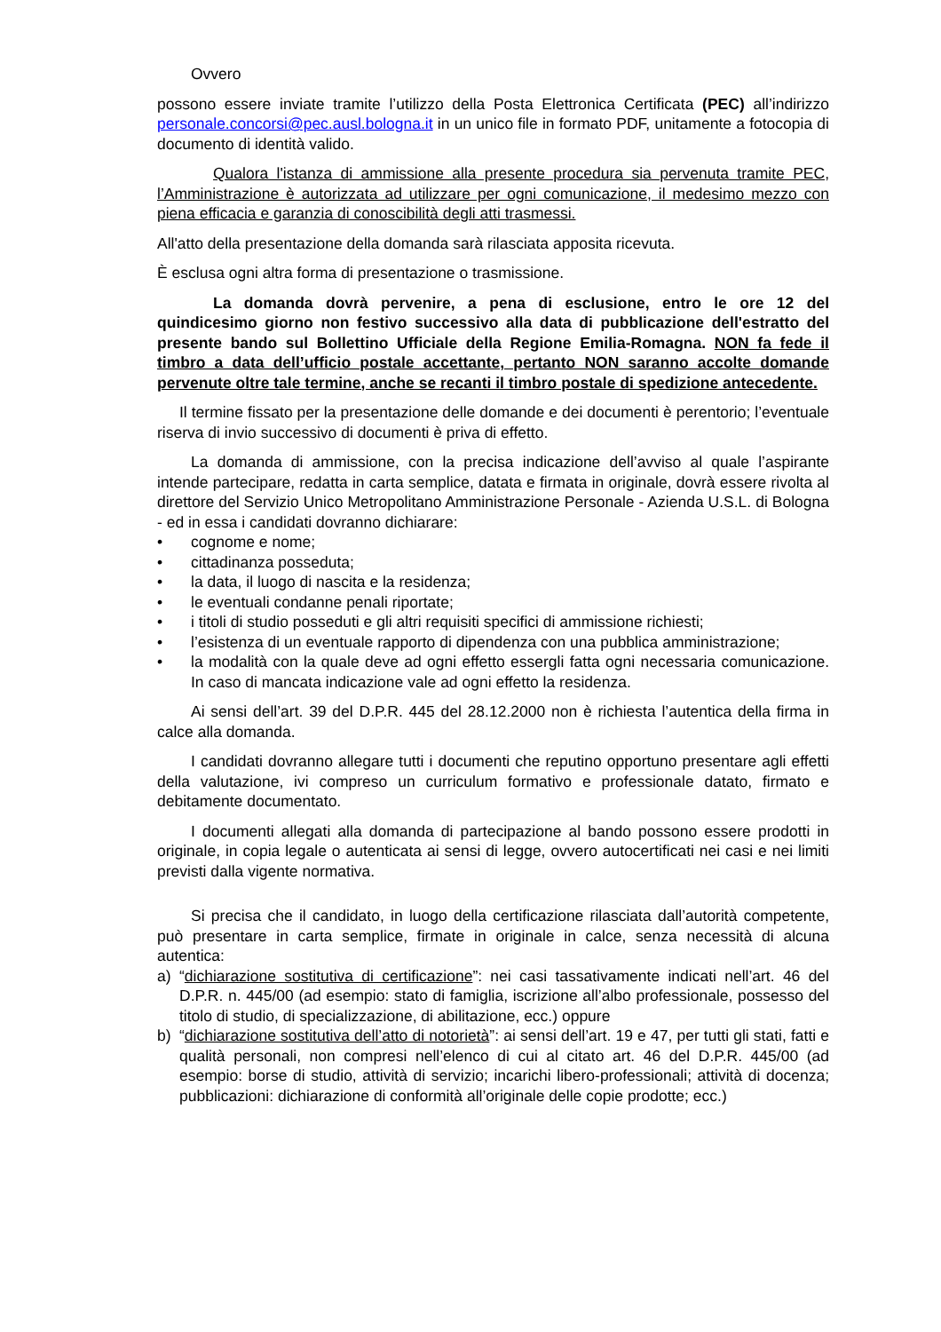Ovvero
possono essere inviate tramite l’utilizzo della Posta Elettronica Certificata (PEC) all’indirizzo personale.concorsi@pec.ausl.bologna.it in un unico file in formato PDF, unitamente a fotocopia di documento di identità valido.
Qualora l'istanza di ammissione alla presente procedura sia pervenuta tramite PEC, l’Amministrazione è autorizzata ad utilizzare per ogni comunicazione, il medesimo mezzo con piena efficacia e garanzia di conoscibilità degli atti trasmessi.
All'atto della presentazione della domanda sarà rilasciata apposita ricevuta.
È esclusa ogni altra forma di presentazione o trasmissione.
La domanda dovrà pervenire, a pena di esclusione, entro le ore 12 del quindicesimo giorno non festivo successivo alla data di pubblicazione dell'estratto del presente bando sul Bollettino Ufficiale della Regione Emilia-Romagna. NON fa fede il timbro a data dell’ufficio postale accettante, pertanto NON saranno accolte domande pervenute oltre tale termine, anche se recanti il timbro postale di spedizione antecedente.
Il termine fissato per la presentazione delle domande e dei documenti è perentorio; l’eventuale riserva di invio successivo di documenti è priva di effetto.
La domanda di ammissione, con la precisa indicazione dell’avviso al quale l’aspirante intende partecipare, redatta in carta semplice, datata e firmata in originale, dovrà essere rivolta al direttore del Servizio Unico Metropolitano Amministrazione Personale - Azienda U.S.L. di Bologna - ed in essa i candidati dovranno dichiarare:
• cognome e nome;
• cittadinanza posseduta;
• la data, il luogo di nascita e la residenza;
• le eventuali condanne penali riportate;
• i titoli di studio posseduti e gli altri requisiti specifici di ammissione richiesti;
• l’esistenza di un eventuale rapporto di dipendenza con una pubblica amministrazione;
• la modalità con la quale deve ad ogni effetto essergli fatta ogni necessaria comunicazione. In caso di mancata indicazione vale ad ogni effetto la residenza.
Ai sensi dell’art. 39 del D.P.R. 445 del 28.12.2000 non è richiesta l’autentica della firma in calce alla domanda.
I candidati dovranno allegare tutti i documenti che reputino opportuno presentare agli effetti della valutazione, ivi compreso un curriculum formativo e professionale datato, firmato e debitamente documentato.
I documenti allegati alla domanda di partecipazione al bando possono essere prodotti in originale, in copia legale o autenticata ai sensi di legge, ovvero autocertificati nei casi e nei limiti previsti dalla vigente normativa.
Si precisa che il candidato, in luogo della certificazione rilasciata dall’autorità competente, può presentare in carta semplice, firmate in originale in calce, senza necessità di alcuna autentica:
a) “dichiarazione sostitutiva di certificazione”: nei casi tassativamente indicati nell’art. 46 del D.P.R. n. 445/00 (ad esempio: stato di famiglia, iscrizione all’albo professionale, possesso del titolo di studio, di specializzazione, di abilitazione, ecc.) oppure
b) “dichiarazione sostitutiva dell’atto di notorietà”: ai sensi dell’art. 19 e 47, per tutti gli stati, fatti e qualità personali, non compresi nell’elenco di cui al citato art. 46 del D.P.R. 445/00 (ad esempio: borse di studio, attività di servizio; incarichi libero-professionali; attività di docenza; pubblicazioni: dichiarazione di conformità all’originale delle copie prodotte; ecc.)